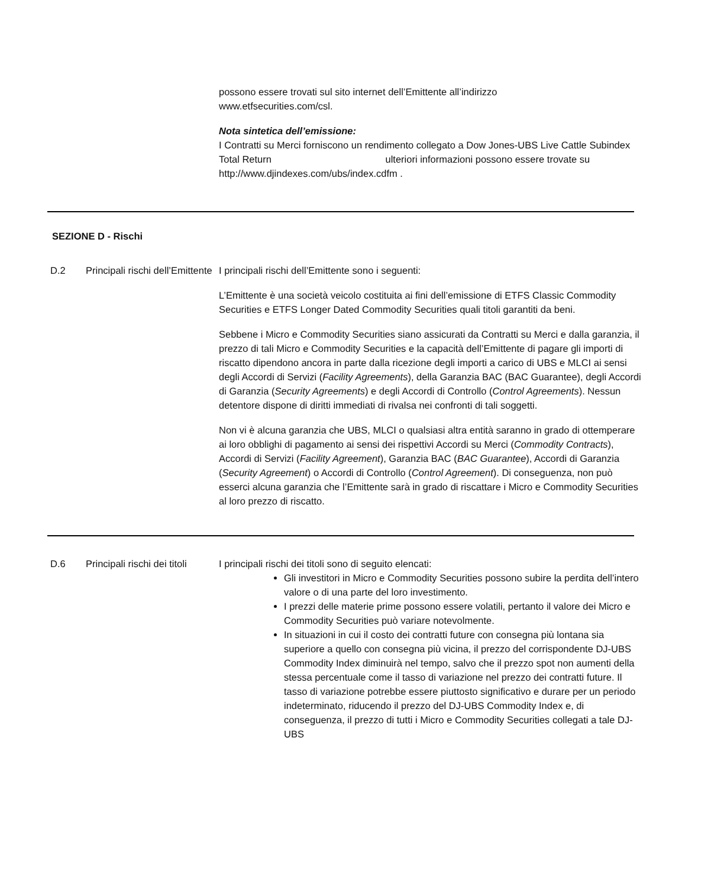possono essere trovati sul sito internet dell’Emittente all’indirizzo
www.etfsecurities.com/csl.
Nota sintetica dell’emissione:
I Contratti su Merci forniscono un rendimento collegato a Dow Jones-UBS Live Cattle Subindex Total Return ulteriori informazioni possono essere trovate su http://www.djindexes.com/ubs/index.cdfm .
SEZIONE D - Rischi
D.2 Principali rischi dell’Emittente
I principali rischi dell’Emittente sono i seguenti:
L’Emittente è una società veicolo costituita ai fini dell’emissione di ETFS Classic Commodity Securities e ETFS Longer Dated Commodity Securities quali titoli garantiti da beni.
Sebbene i Micro e Commodity Securities siano assicurati da Contratti su Merci e dalla garanzia, il prezzo di tali Micro e Commodity Securities e la capacità dell’Emittente di pagare gli importi di riscatto dipendono ancora in parte dalla ricezione degli importi a carico di UBS e MLCI ai sensi degli Accordi di Servizi (Facility Agreements), della Garanzia BAC (BAC Guarantee), degli Accordi di Garanzia (Security Agreements) e degli Accordi di Controllo (Control Agreements). Nessun detentore dispone di diritti immediati di rivalsa nei confronti di tali soggetti.
Non vi è alcuna garanzia che UBS, MLCI o qualsiasi altra entità saranno in grado di ottemperare ai loro obblighi di pagamento ai sensi dei rispettivi Accordi su Merci (Commodity Contracts), Accordi di Servizi (Facility Agreement), Garanzia BAC (BAC Guarantee), Accordi di Garanzia (Security Agreement) o Accordi di Controllo (Control Agreement). Di conseguenza, non può esserci alcuna garanzia che l’Emittente sarà in grado di riscattare i Micro e Commodity Securities al loro prezzo di riscatto.
D.6 Principali rischi dei titoli
I principali rischi dei titoli sono di seguito elencati:
Gli investitori in Micro e Commodity Securities possono subire la perdita dell’intero valore o di una parte del loro investimento.
I prezzi delle materie prime possono essere volatili, pertanto il valore dei Micro e Commodity Securities può variare notevolmente.
In situazioni in cui il costo dei contratti future con consegna più lontana sia superiore a quello con consegna più vicina, il prezzo del corrispondente DJ-UBS Commodity Index diminuirà nel tempo, salvo che il prezzo spot non aumenti della stessa percentuale come il tasso di variazione nel prezzo dei contratti future. Il tasso di variazione potrebbe essere piuttosto significativo e durare per un periodo indeterminato, riducendo il prezzo del DJ-UBS Commodity Index e, di conseguenza, il prezzo di tutti i Micro e Commodity Securities collegati a tale DJ-UBS